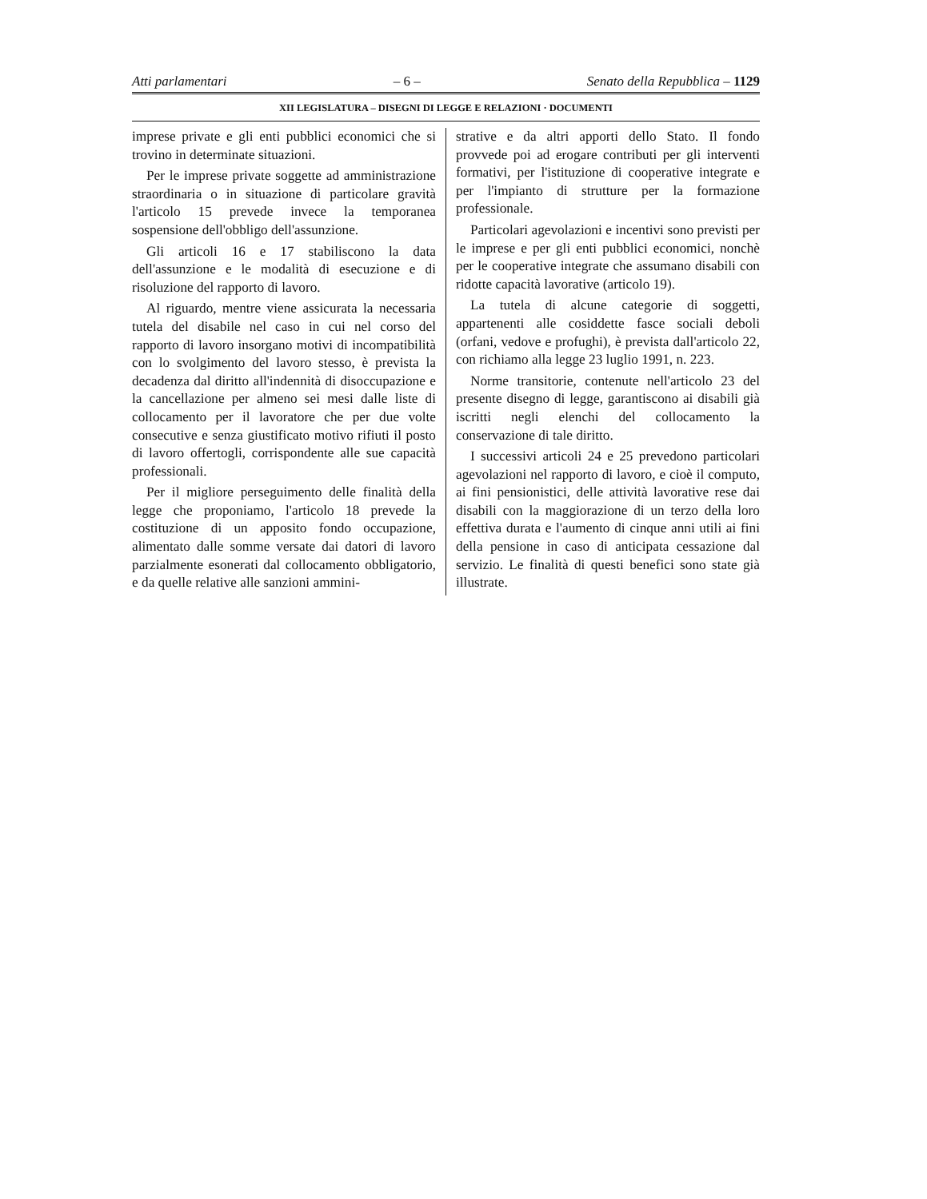Atti parlamentari – 6 – Senato della Repubblica – 1129
XII LEGISLATURA – DISEGNI DI LEGGE E RELAZIONI · DOCUMENTI
imprese private e gli enti pubblici economici che si trovino in determinate situazioni.
Per le imprese private soggette ad amministrazione straordinaria o in situazione di particolare gravità l'articolo 15 prevede invece la temporanea sospensione dell'obbligo dell'assunzione.
Gli articoli 16 e 17 stabiliscono la data dell'assunzione e le modalità di esecuzione e di risoluzione del rapporto di lavoro.
Al riguardo, mentre viene assicurata la necessaria tutela del disabile nel caso in cui nel corso del rapporto di lavoro insorgano motivi di incompatibilità con lo svolgimento del lavoro stesso, è prevista la decadenza dal diritto all'indennità di disoccupazione e la cancellazione per almeno sei mesi dalle liste di collocamento per il lavoratore che per due volte consecutive e senza giustificato motivo rifiuti il posto di lavoro offertogli, corrispondente alle sue capacità professionali.
Per il migliore perseguimento delle finalità della legge che proponiamo, l'articolo 18 prevede la costituzione di un apposito fondo occupazione, alimentato dalle somme versate dai datori di lavoro parzialmente esonerati dal collocamento obbligatorio, e da quelle relative alle sanzioni ammini-
strative e da altri apporti dello Stato. Il fondo provvede poi ad erogare contributi per gli interventi formativi, per l'istituzione di cooperative integrate e per l'impianto di strutture per la formazione professionale.
Particolari agevolazioni e incentivi sono previsti per le imprese e per gli enti pubblici economici, nonchè per le cooperative integrate che assumano disabili con ridotte capacità lavorative (articolo 19).
La tutela di alcune categorie di soggetti, appartenenti alle cosiddette fasce sociali deboli (orfani, vedove e profughi), è prevista dall'articolo 22, con richiamo alla legge 23 luglio 1991, n. 223.
Norme transitorie, contenute nell'articolo 23 del presente disegno di legge, garantiscono ai disabili già iscritti negli elenchi del collocamento la conservazione di tale diritto.
I successivi articoli 24 e 25 prevedono particolari agevolazioni nel rapporto di lavoro, e cioè il computo, ai fini pensionistici, delle attività lavorative rese dai disabili con la maggiorazione di un terzo della loro effettiva durata e l'aumento di cinque anni utili ai fini della pensione in caso di anticipata cessazione dal servizio. Le finalità di questi benefici sono state già illustrate.